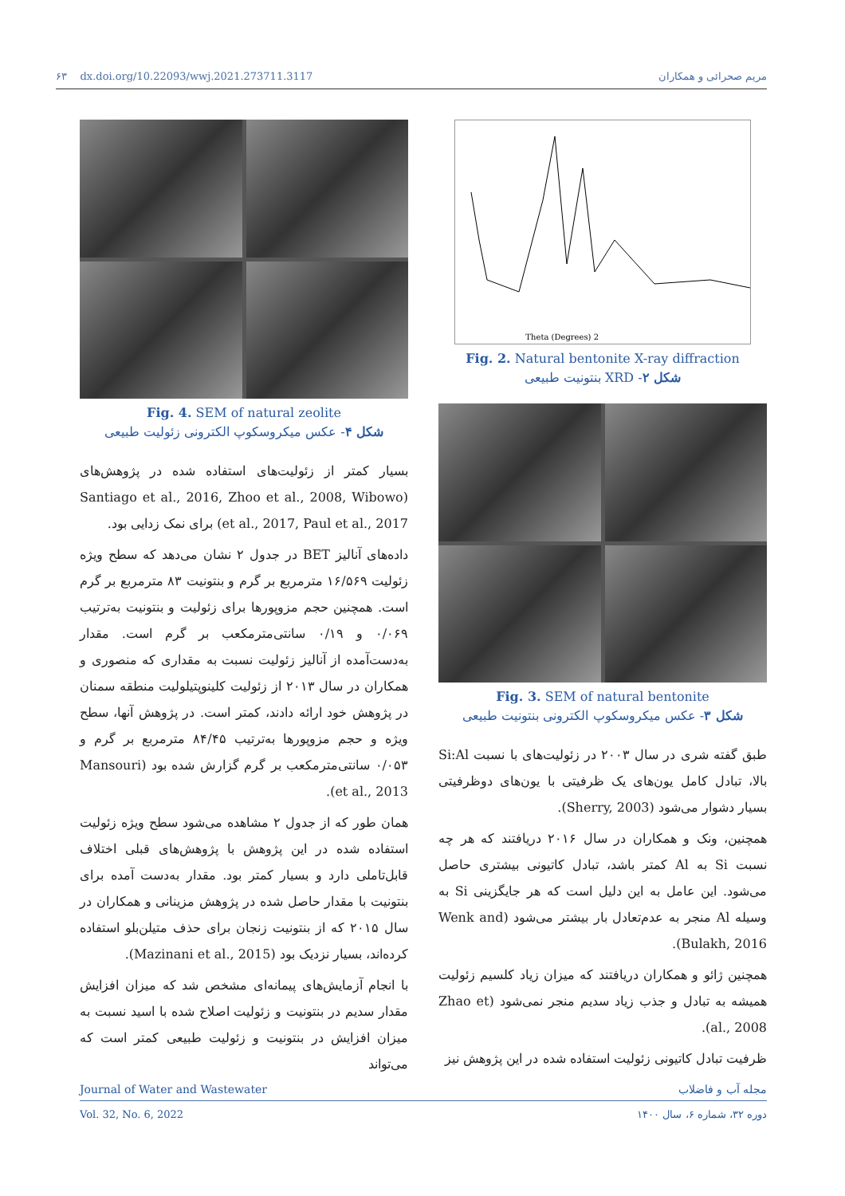۶۳ dx.doi.org/10.22093/wwj.2021.273711.3117 مریم صحرائی و همکاران
2 Theta (Degrees)
Fig. 2. Natural bentonite X-ray diffraction
شکل ۲- XRD بنتونیت طبیعی
Fig. 3. SEM of natural bentonite
شکل ۳- عکس میکروسکوپ الکترونی بنتونیت طبیعی
طبق گفته شری در سال ۲۰۰۳ در زئولیت‌های با نسبت Si:Al بالا، تبادل کامل یون‌های یک ظرفیتی با یون‌های دوظرفیتی بسیار دشوار می‌شود (Sherry, 2003).
همچنین، ونک و همکاران در سال ۲۰۱۶ دریافتند که هر چه نسبت Si به Al کمتر باشد، تبادل کاتیونی بیشتری حاصل می‌شود. این عامل به این دلیل است که هر جایگزینی Si به وسیله Al منجر به عدم‌تعادل بار بیشتر می‌شود (Wenk and Bulakh, 2016).
همچنین ژائو و همکاران دریافتند که میزان زیاد کلسیم زئولیت همیشه به تبادل و جذب زیاد سدیم منجر نمی‌شود (Zhao et al., 2008).
ظرفیت تبادل کاتیونی زئولیت استفاده شده در این پژوهش نیز
Fig. 4. SEM of natural zeolite
شکل ۴- عکس میکروسکوپ الکترونی زئولیت طبیعی
بسیار کمتر از زئولیت‌های استفاده شده در پژوهش‌های (Santiago et al., 2016, Zhoo et al., 2008, Wibowo et al., 2017, Paul et al., 2017) برای نمک زدایی بود.
داده‌های آنالیز BET در جدول ۲ نشان می‌دهد که سطح ویژه زئولیت ۱۶/۵۶۹ مترمربع بر گرم و بنتونیت ۸۳ مترمربع بر گرم است. همچنین حجم مزوپورها برای زئولیت و بنتونیت به‌ترتیب ۰/۰۶۹ و ۰/۱۹ سانتی‌مترمکعب بر گرم است. مقدار به‌دست‌آمده از آنالیز زئولیت نسبت به مقداری که منصوری و همکاران در سال ۲۰۱۳ از زئولیت کلینوپتیلولیت منطقه سمنان در پژوهش خود ارائه دادند، کمتر است. در پژوهش آنها، سطح ویژه و حجم مزوپورها به‌ترتیب ۸۴/۴۵ مترمربع بر گرم و ۰/۰۵۳ سانتی‌مترمکعب بر گرم گزارش شده بود (Mansouri et al., 2013).
همان طور که از جدول ۲ مشاهده می‌شود سطح ویژه زئولیت استفاده شده در این پژوهش با پژوهش‌های قبلی اختلاف قابل‌تاملی دارد و بسیار کمتر بود. مقدار به‌دست آمده برای بنتونیت با مقدار حاصل شده در پژوهش مزینانی و همکاران در سال ۲۰۱۵ که از بنتونیت زنجان برای حذف متیلن‌بلو استفاده کرده‌اند، بسیار نزدیک بود (Mazinani et al., 2015).
با انجام آزمایش‌های پیمانه‌ای مشخص شد که میزان افزایش مقدار سدیم در بنتونیت و زئولیت اصلاح شده با اسید نسبت به میزان افزایش در بنتونیت و زئولیت طبیعی کمتر است که می‌تواند
Journal of Water and Wastewater مجله آب و فاضلاب
Vol. 32, No. 6, 2022 دوره ۳۲، شماره ۶، سال ۱۴۰۰